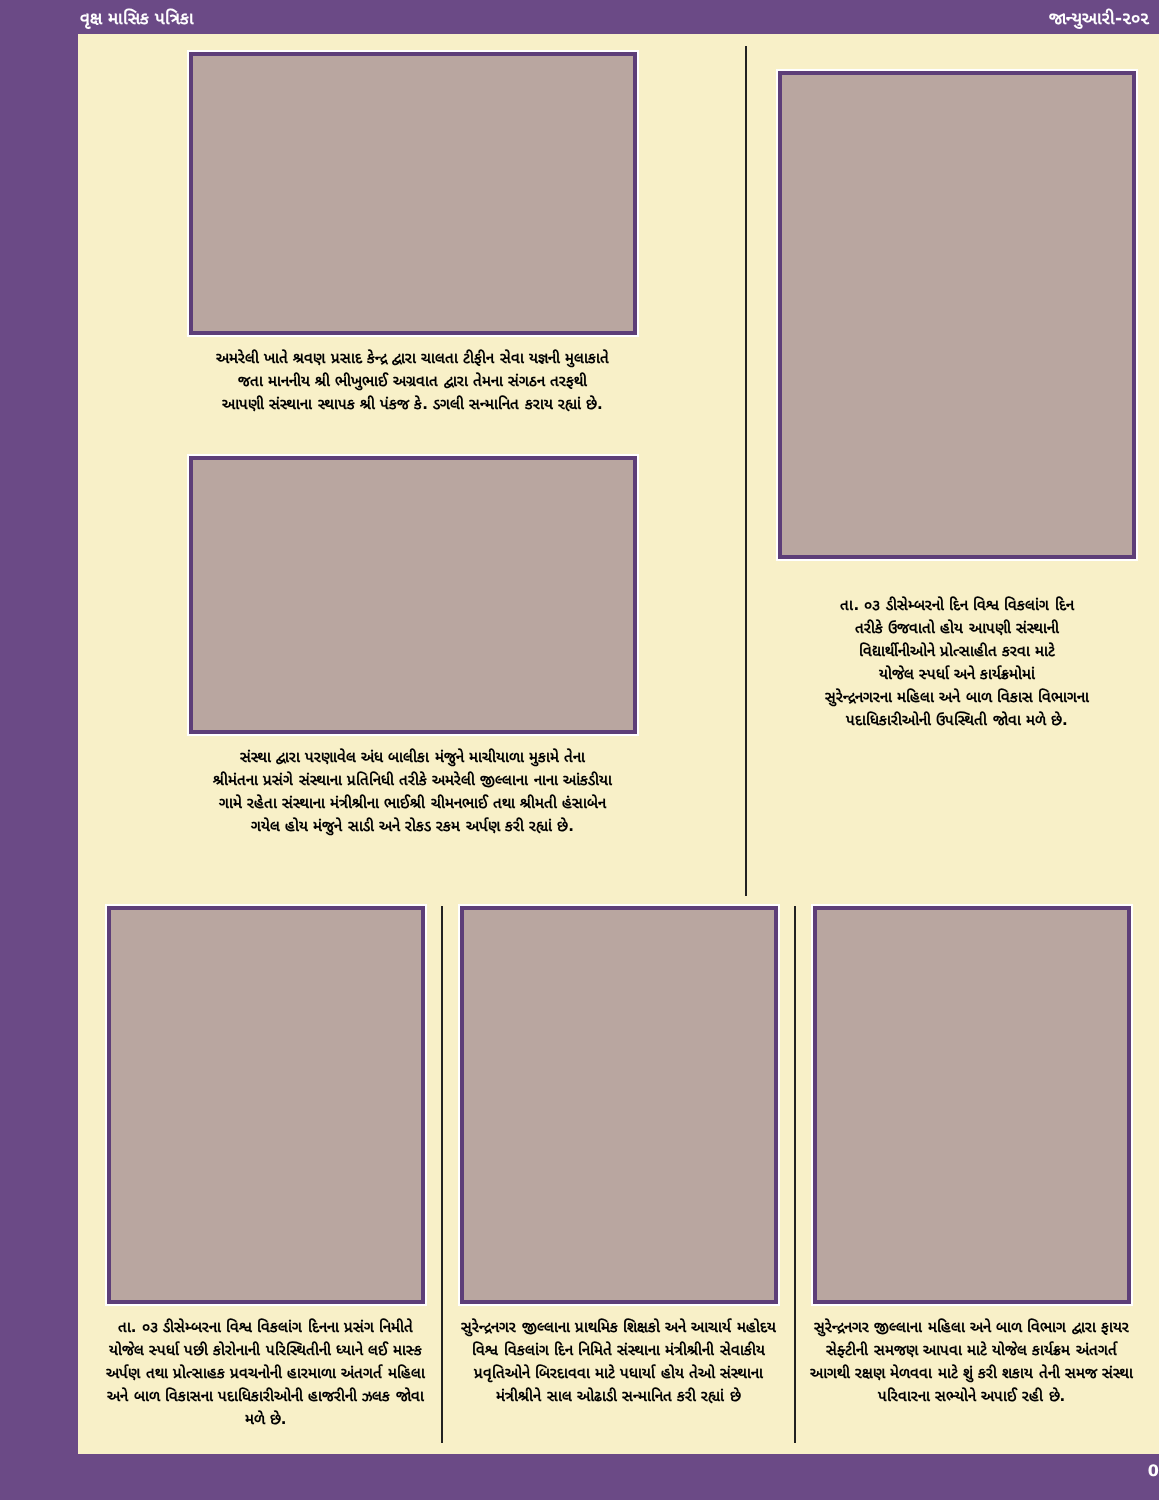વૃક્ષ માસિક પત્રિકા જાન્યુઆરી-૨૦૨
અમરેલી ખાતે શ્રવણ પ્રસાદ કેન્દ્ર દ્વારા ચાલતા ટીફીન સેવા યજ્ઞની મુલાકાતે
જતા માનનીય શ્રી ભીખુભાઈ અગ્રવાત દ્વારા તેમના સંગઠન તરફથી
આપણી સંસ્થાના સ્થાપક શ્રી પંકજ કે. ડગલી સન્માનિત કરાય રહ્યાં છે.
સંસ્થા દ્વારા પરણાવેલ અંધ બાલીકા મંજુને માચીયાળા મુકામે તેના
શ્રીમંતના પ્રસંગે સંસ્થાના પ્રતિનિધી તરીકે અમરેલી જીલ્લાના નાના આંકડીયા
ગામે રહેતા સંસ્થાના મંત્રીશ્રીના ભાઈશ્રી ચીમનભાઈ તથા શ્રીમતી હંસાબેન
ગયેલ હોય મંજુને સાડી અને રોકડ રકમ અર્પણ કરી રહ્યાં છે.
તા. ૦૩ ડીસેમ્બરનો દિન વિશ્વ વિકલાંગ દિન
તરીકે ઉજવાતો હોય આપણી સંસ્થાની
વિદ્યાર્થીનીઓને પ્રોત્સાહીત કરવા માટે
યોજેલ સ્પર્ધા અને કાર્યક્રમોમાં
સુરેન્દ્રનગરના મહિલા અને બાળ વિકાસ વિભાગના
પદાધિકારીઓની ઉપસ્થિતી જોવા મળે છે.
તા. ૦૩ ડીસેમ્બરના વિશ્વ વિકલાંગ દિનના પ્રસંગ નિમીતે યોજેલ સ્પર્ધા પછી કોરોનાની પરિસ્થિતીની ધ્યાને લઈ માસ્ક અર્પણ તથા પ્રોત્સાહક પ્રવચનોની હારમાળા અંતગર્ત મહિલા અને બાળ વિકાસના પદાધિકારીઓની હાજરીની ઝલક જોવા મળે છે.
સુરેન્દ્રનગર જીલ્લાના પ્રાથમિક શિક્ષકો અને આચાર્ય મહોદય વિશ્વ વિકલાંગ દિન નિમિતે સંસ્થાના મંત્રીશ્રીની સેવાકીય પ્રવૃતિઓને બિરદાવવા માટે પધાર્યા હોય તેઓ સંસ્થાના મંત્રીશ્રીને સાલ ઓઢાડી સન્માનિત કરી રહ્યાં છે
સુરેન્દ્રનગર જીલ્લાના મહિલા અને બાળ વિભાગ દ્વારા ફાયર સેફ્ટીની સમજણ આપવા માટે યોજેલ કાર્યક્રમ અંતગર્ત આગથી રક્ષણ મેળવવા માટે શું કરી શકાય તેની સમજ સંસ્થા પરિવારના સભ્યોને અપાઈ રહી છે.
0